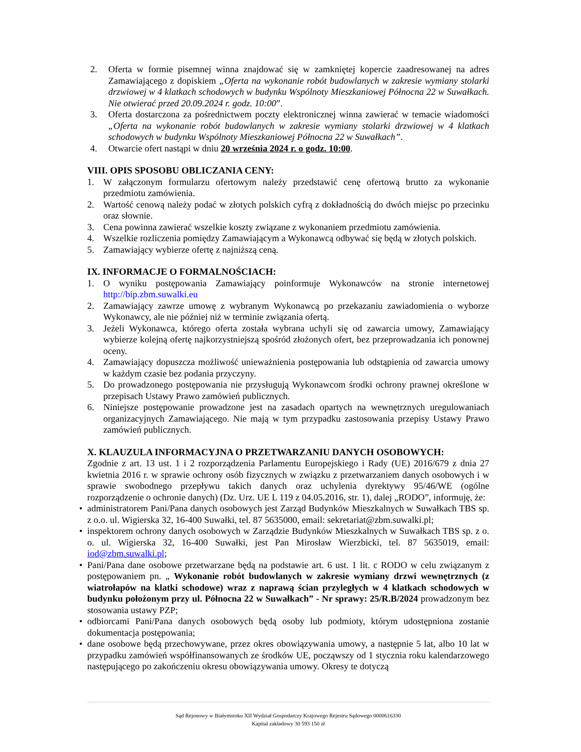2. Oferta w formie pisemnej winna znajdować się w zamkniętej kopercie zaadresowanej na adres Zamawiającego z dopiskiem „Oferta na wykonanie robót budowlanych w zakresie wymiany stolarki drzwiowej w 4 klatkach schodowych w budynku Wspólnoty Mieszkaniowej Północna 22 w Suwałkach. Nie otwierać przed 20.09.2024 r. godz. 10:00”.
3. Oferta dostarczona za pośrednictwem poczty elektronicznej winna zawierać w temacie wiadomości „Oferta na wykonanie robót budowlanych w zakresie wymiany stolarki drzwiowej w 4 klatkach schodowych w budynku Wspólnoty Mieszkaniowej Północna 22 w Suwałkach”.
4. Otwarcie ofert nastąpi w dniu 20 września 2024 r. o godz. 10:00.
VIII. OPIS SPOSOBU OBLICZANIA CENY:
1. W załączonym formularzu ofertowym należy przedstawić cenę ofertową brutto za wykonanie przedmiotu zamówienia.
2. Wartość cenową należy podać w złotych polskich cyfrą z dokładnością do dwóch miejsc po przecinku oraz słownie.
3. Cena powinna zawierać wszelkie koszty związane z wykonaniem przedmiotu zamówienia.
4. Wszelkie rozliczenia pomiędzy Zamawiającym a Wykonawcą odbywać się będą w złotych polskich.
5. Zamawiający wybierze ofertę z najniższą ceną.
IX. INFORMACJE O FORMALNOŚCIACH:
1. O wyniku postępowania Zamawiający poinformuje Wykonawców na stronie internetowej http://bip.zbm.suwalki.eu
2. Zamawiający zawrze umowę z wybranym Wykonawcą po przekazaniu zawiadomienia o wyborze Wykonawcy, ale nie później niż w terminie związania ofertą.
3. Jeżeli Wykonawca, którego oferta została wybrana uchyli się od zawarcia umowy, Zamawiający wybierze kolejną ofertę najkorzystniejszą spośród złożonych ofert, bez przeprowadzania ich ponownej oceny.
4. Zamawiający dopuszcza możliwość unieważnienia postępowania lub odstąpienia od zawarcia umowy w każdym czasie bez podania przyczyny.
5. Do prowadzonego postępowania nie przysługują Wykonawcom środki ochrony prawnej określone w przepisach Ustawy Prawo zamówień publicznych.
6. Niniejsze postępowanie prowadzone jest na zasadach opartych na wewnętrznych uregulowaniach organizacyjnych Zamawiającego. Nie mają w tym przypadku zastosowania przepisy Ustawy Prawo zamówień publicznych.
X. KLAUZULA INFORMACYJNA O PRZETWARZANIU DANYCH OSOBOWYCH:
Zgodnie z art. 13 ust. 1 i 2 rozporządzenia Parlamentu Europejskiego i Rady (UE) 2016/679 z dnia 27 kwietnia 2016 r. w sprawie ochrony osób fizycznych w związku z przetwarzaniem danych osobowych i w sprawie swobodnego przepływu takich danych oraz uchylenia dyrektywy 95/46/WE (ogólne rozporządzenie o ochronie danych) (Dz. Urz. UE L 119 z 04.05.2016, str. 1), dalej „RODO”, informuję, że:
• administratorem Pani/Pana danych osobowych jest Zarząd Budynków Mieszkalnych w Suwałkach TBS sp. z o.o. ul. Wigierska 32, 16-400 Suwałki, tel. 87 5635000, email: sekretariat@zbm.suwalki.pl;
• inspektorem ochrony danych osobowych w Zarządzie Budynków Mieszkalnych w Suwałkach TBS sp. z o. o. ul. Wigierska 32, 16-400 Suwałki, jest Pan Mirosław Wierzbicki, tel. 87 5635019, email: iod@zbm.suwalki.pl;
• Pani/Pana dane osobowe przetwarzane będą na podstawie art. 6 ust. 1 lit. c RODO w celu związanym z postępowaniem pn. „ Wykonanie robót budowlanych w zakresie wymiany drzwi wewnętrznych (z wiatrołapów na klatki schodowe) wraz z naprawą ścian przyległych w 4 klatkach schodowych w budynku położonym przy ul. Północna 22 w Suwałkach” - Nr sprawy: 25/R.B/2024 prowadzonym bez stosowania ustawy PZP;
• odbiorcami Pani/Pana danych osobowych będą osoby lub podmioty, którym udostępniona zostanie dokumentacja postępowania;
• dane osobowe będą przechowywane, przez okres obowiązywania umowy, a następnie 5 lat, albo 10 lat w przypadku zamówień współfinansowanych ze środków UE, począwszy od 1 stycznia roku kalendarzowego następującego po zakończeniu okresu obowiązywania umowy. Okresy te dotyczą
Sąd Rejonowy w Białymstoku XII Wydział Gospodarczy Krajowego Rejestru Sądowego 0000616330
Kapitał zakładowy 30 593 150 zł